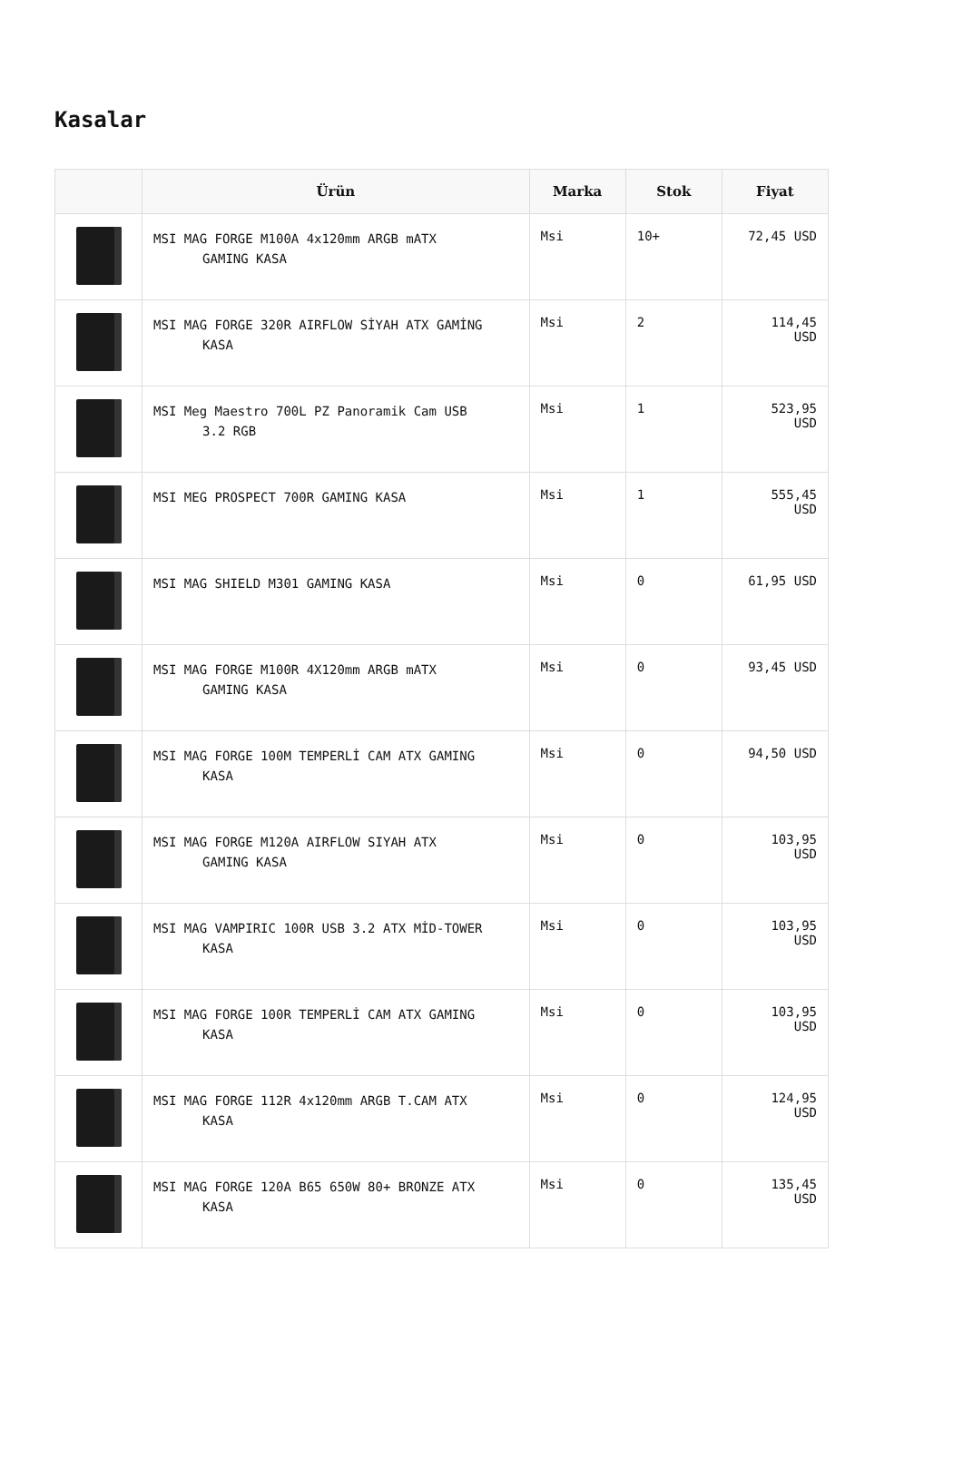Kasalar
| | Ürün | Marka | Stok | Fiyat |
| --- | --- | --- | --- | --- |
| | MSI MAG FORGE M100A 4x120mm ARGB mATX GAMING KASA | Msi | 10+ | 72,45 USD |
| | MSI MAG FORGE 320R AIRFLOW SİYAH ATX GAMİNG KASA | Msi | 2 | 114,45 USD |
| | MSI Meg Maestro 700L PZ Panoramik Cam USB 3.2 RGB | Msi | 1 | 523,95 USD |
| | MSI MEG PROSPECT 700R GAMING KASA | Msi | 1 | 555,45 USD |
| | MSI MAG SHIELD M301 GAMING KASA | Msi | 0 | 61,95 USD |
| | MSI MAG FORGE M100R 4X120mm ARGB mATX GAMING KASA | Msi | 0 | 93,45 USD |
| | MSI MAG FORGE 100M TEMPERLİ CAM ATX GAMING KASA | Msi | 0 | 94,50 USD |
| | MSI MAG FORGE M120A AIRFLOW SIYAH ATX GAMING KASA | Msi | 0 | 103,95 USD |
| | MSI MAG VAMPIRIC 100R USB 3.2 ATX MİD-TOWER KASA | Msi | 0 | 103,95 USD |
| | MSI MAG FORGE 100R TEMPERLİ CAM ATX GAMING KASA | Msi | 0 | 103,95 USD |
| | MSI MAG FORGE 112R 4x120mm ARGB T.CAM ATX KASA | Msi | 0 | 124,95 USD |
| | MSI MAG FORGE 120A B65 650W 80+ BRONZE ATX KASA | Msi | 0 | 135,45 USD |